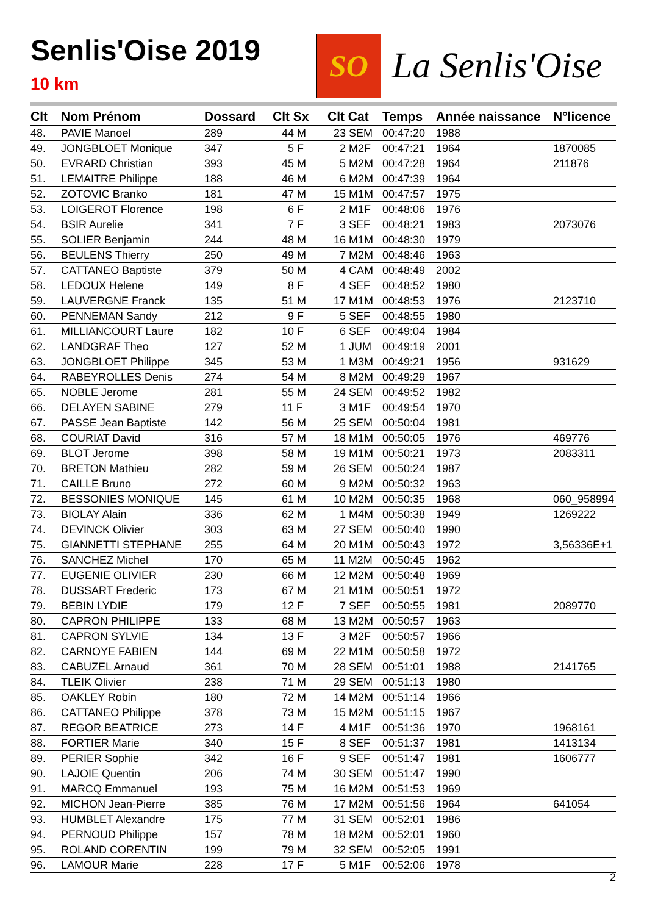Senlis'Oise 2019
10 km
SO
La Senlis'Oise
| Clt | Nom Prénom | Dossard | Clt Sx | Clt Cat | Temps | Année naissance | N°licence |
| --- | --- | --- | --- | --- | --- | --- | --- |
| 48. | PAVIE Manoel | 289 | 44 M | 23 SEM | 00:47:20 | 1988 | |
| 49. | JONGBLOET Monique | 347 | 5 F | 2 M2F | 00:47:21 | 1964 | 1870085 |
| 50. | EVRARD Christian | 393 | 45 M | 5 M2M | 00:47:28 | 1964 | 211876 |
| 51. | LEMAITRE Philippe | 188 | 46 M | 6 M2M | 00:47:39 | 1964 | |
| 52. | ZOTOVIC Branko | 181 | 47 M | 15 M1M | 00:47:57 | 1975 | |
| 53. | LOIGEROT Florence | 198 | 6 F | 2 M1F | 00:48:06 | 1976 | |
| 54. | BSIR Aurelie | 341 | 7 F | 3 SEF | 00:48:21 | 1983 | 2073076 |
| 55. | SOLIER Benjamin | 244 | 48 M | 16 M1M | 00:48:30 | 1979 | |
| 56. | BEULENS Thierry | 250 | 49 M | 7 M2M | 00:48:46 | 1963 | |
| 57. | CATTANEO Baptiste | 379 | 50 M | 4 CAM | 00:48:49 | 2002 | |
| 58. | LEDOUX Helene | 149 | 8 F | 4 SEF | 00:48:52 | 1980 | |
| 59. | LAUVERGNE Franck | 135 | 51 M | 17 M1M | 00:48:53 | 1976 | 2123710 |
| 60. | PENNEMAN Sandy | 212 | 9 F | 5 SEF | 00:48:55 | 1980 | |
| 61. | MILLIANCOURT Laure | 182 | 10 F | 6 SEF | 00:49:04 | 1984 | |
| 62. | LANDGRAF Theo | 127 | 52 M | 1 JUM | 00:49:19 | 2001 | |
| 63. | JONGBLOET Philippe | 345 | 53 M | 1 M3M | 00:49:21 | 1956 | 931629 |
| 64. | RABEYROLLES Denis | 274 | 54 M | 8 M2M | 00:49:29 | 1967 | |
| 65. | NOBLE Jerome | 281 | 55 M | 24 SEM | 00:49:52 | 1982 | |
| 66. | DELAYEN SABINE | 279 | 11 F | 3 M1F | 00:49:54 | 1970 | |
| 67. | PASSE Jean Baptiste | 142 | 56 M | 25 SEM | 00:50:04 | 1981 | |
| 68. | COURIAT David | 316 | 57 M | 18 M1M | 00:50:05 | 1976 | 469776 |
| 69. | BLOT Jerome | 398 | 58 M | 19 M1M | 00:50:21 | 1973 | 2083311 |
| 70. | BRETON Mathieu | 282 | 59 M | 26 SEM | 00:50:24 | 1987 | |
| 71. | CAILLE Bruno | 272 | 60 M | 9 M2M | 00:50:32 | 1963 | |
| 72. | BESSONIES MONIQUE | 145 | 61 M | 10 M2M | 00:50:35 | 1968 | 060_958994 |
| 73. | BIOLAY Alain | 336 | 62 M | 1 M4M | 00:50:38 | 1949 | 1269222 |
| 74. | DEVINCK Olivier | 303 | 63 M | 27 SEM | 00:50:40 | 1990 | |
| 75. | GIANNETTI STEPHANE | 255 | 64 M | 20 M1M | 00:50:43 | 1972 | 3,56336E+1 |
| 76. | SANCHEZ Michel | 170 | 65 M | 11 M2M | 00:50:45 | 1962 | |
| 77. | EUGENIE OLIVIER | 230 | 66 M | 12 M2M | 00:50:48 | 1969 | |
| 78. | DUSSART Frederic | 173 | 67 M | 21 M1M | 00:50:51 | 1972 | |
| 79. | BEBIN LYDIE | 179 | 12 F | 7 SEF | 00:50:55 | 1981 | 2089770 |
| 80. | CAPRON PHILIPPE | 133 | 68 M | 13 M2M | 00:50:57 | 1963 | |
| 81. | CAPRON SYLVIE | 134 | 13 F | 3 M2F | 00:50:57 | 1966 | |
| 82. | CARNOYE FABIEN | 144 | 69 M | 22 M1M | 00:50:58 | 1972 | |
| 83. | CABUZEL Arnaud | 361 | 70 M | 28 SEM | 00:51:01 | 1988 | 2141765 |
| 84. | TLEIK Olivier | 238 | 71 M | 29 SEM | 00:51:13 | 1980 | |
| 85. | OAKLEY Robin | 180 | 72 M | 14 M2M | 00:51:14 | 1966 | |
| 86. | CATTANEO Philippe | 378 | 73 M | 15 M2M | 00:51:15 | 1967 | |
| 87. | REGOR BEATRICE | 273 | 14 F | 4 M1F | 00:51:36 | 1970 | 1968161 |
| 88. | FORTIER Marie | 340 | 15 F | 8 SEF | 00:51:37 | 1981 | 1413134 |
| 89. | PERIER Sophie | 342 | 16 F | 9 SEF | 00:51:47 | 1981 | 1606777 |
| 90. | LAJOIE Quentin | 206 | 74 M | 30 SEM | 00:51:47 | 1990 | |
| 91. | MARCQ Emmanuel | 193 | 75 M | 16 M2M | 00:51:53 | 1969 | |
| 92. | MICHON Jean-Pierre | 385 | 76 M | 17 M2M | 00:51:56 | 1964 | 641054 |
| 93. | HUMBLET Alexandre | 175 | 77 M | 31 SEM | 00:52:01 | 1986 | |
| 94. | PERNOUD Philippe | 157 | 78 M | 18 M2M | 00:52:01 | 1960 | |
| 95. | ROLAND CORENTIN | 199 | 79 M | 32 SEM | 00:52:05 | 1991 | |
| 96. | LAMOUR Marie | 228 | 17 F | 5 M1F | 00:52:06 | 1978 | |
2